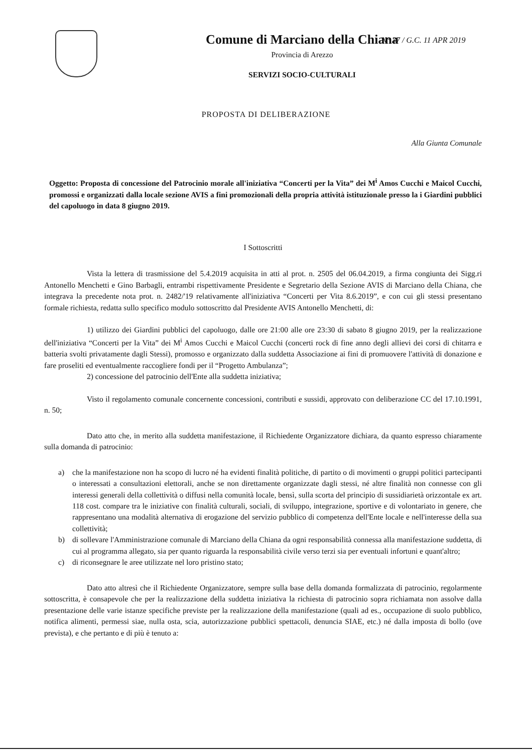N° 37 / G.C. 11 APR 2019
Comune di Marciano della Chiana
Provincia di Arezzo
SERVIZI SOCIO-CULTURALI
PROPOSTA DI DELIBERAZIONE
Alla Giunta Comunale
Oggetto: Proposta di concessione del Patrocinio morale all'iniziativa “Concerti per la Vita” dei M<sup>i</sup> Amos Cucchi e Maicol Cucchi, promossi e organizzati dalla locale sezione AVIS a fini promozionali della propria attività istituzionale presso la i Giardini pubblici del capoluogo in data 8 giugno 2019.
I Sottoscritti
Vista la lettera di trasmissione del 5.4.2019 acquisita in atti al prot. n. 2505 del 06.04.2019, a firma congiunta dei Sigg.ri Antonello Menchetti e Gino Barbagli, entrambi rispettivamente Presidente e Segretario della Sezione AVIS di Marciano della Chiana, che integrava la precedente nota prot. n. 2482/'19 relativamente all'iniziativa “Concerti per Vita 8.6.2019”, e con cui gli stessi presentano formale richiesta, redatta sullo specifico modulo sottoscritto dal Presidente AVIS Antonello Menchetti, di:
1) utilizzo dei Giardini pubblici del capoluogo, dalle ore 21:00 alle ore 23:30 di sabato 8 giugno 2019, per la realizzazione dell'iniziativa “Concerti per la Vita” dei M<sup>i</sup> Amos Cucchi e Maicol Cucchi (concerti rock di fine anno degli allievi dei corsi di chitarra e batteria svolti privatamente dagli Stessi), promosso e organizzato dalla suddetta Associazione ai fini di promuovere l'attività di donazione e fare proseliti ed eventualmente raccogliere fondi per il “Progetto Ambulanza”;
2) concessione del patrocinio dell'Ente alla suddetta iniziativa;
Visto il regolamento comunale concernente concessioni, contributi e sussidi, approvato con deliberazione CC del 17.10.1991, n. 50;
Dato atto che, in merito alla suddetta manifestazione, il Richiedente Organizzatore dichiara, da quanto espresso chiaramente sulla domanda di patrocinio:
a) che la manifestazione non ha scopo di lucro né ha evidenti finalità politiche, di partito o di movimenti o gruppi politici partecipanti o interessati a consultazioni elettorali, anche se non direttamente organizzate dagli stessi, né altre finalità non connesse con gli interessi generali della collettività o diffusi nella comunità locale, bensì, sulla scorta del principio di sussidiarietà orizzontale ex art. 118 cost. compare tra le iniziative con finalità culturali, sociali, di sviluppo, integrazione, sportive e di volontariato in genere, che rappresentano una modalità alternativa di erogazione del servizio pubblico di competenza dell'Ente locale e nell'interesse della sua collettività;
b) di sollevare l'Amministrazione comunale di Marciano della Chiana da ogni responsabilità connessa alla manifestazione suddetta, di cui al programma allegato, sia per quanto riguarda la responsabilità civile verso terzi sia per eventuali infortuni e quant'altro;
c) di riconsegnare le aree utilizzate nel loro pristino stato;
Dato atto altresì che il Richiedente Organizzatore, sempre sulla base della domanda formalizzata di patrocinio, regolarmente sottoscritta, è consapevole che per la realizzazione della suddetta iniziativa la richiesta di patrocinio sopra richiamata non assolve dalla presentazione delle varie istanze specifiche previste per la realizzazione della manifestazione (quali ad es., occupazione di suolo pubblico, notifica alimenti, permessi siae, nulla osta, scia, autorizzazione pubblici spettacoli, denuncia SIAE, etc.) né dalla imposta di bollo (ove prevista), e che pertanto e di più è tenuto a: